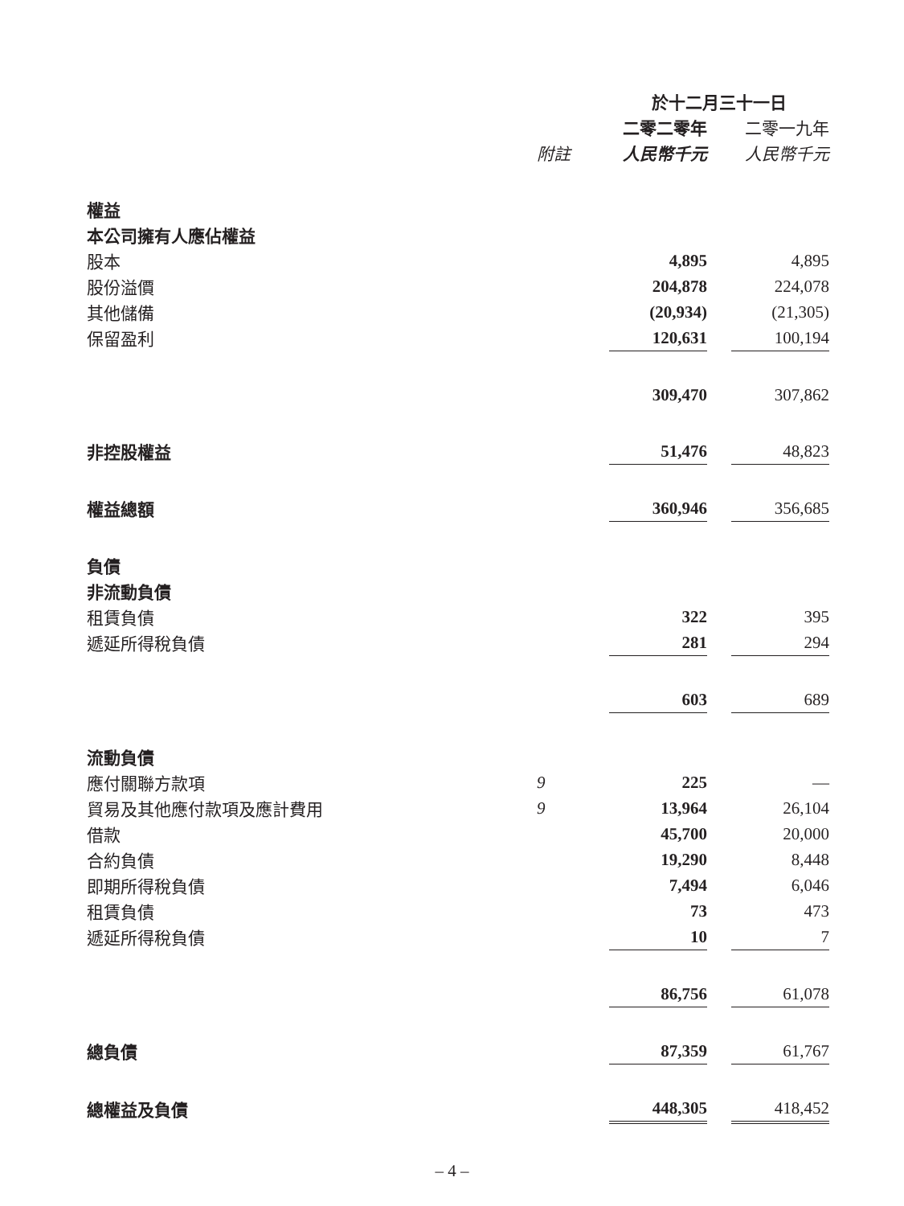| | | 於十二月三十一日 | | |
| --- | --- | --- | --- | --- |
| | | 二零二零年 | | 二零一九年 |
| | 附註 | 人民幣千元 | | 人民幣千元 |
| 權益 | | | | |
| 本公司擁有人應佔權益 | | | | |
| 股本 | | 4,895 | | 4,895 |
| 股份溢價 | | 204,878 | | 224,078 |
| 其他儲備 | | (20,934) | | (21,305) |
| 保留盈利 | | 120,631 | | 100,194 |
| | | 309,470 | | 307,862 |
| 非控股權益 | | 51,476 | | 48,823 |
| 權益總額 | | 360,946 | | 356,685 |
| 負債 | | | | |
| 非流動負債 | | | | |
| 租賃負債 | | 322 | | 395 |
| 遞延所得稅負債 | | 281 | | 294 |
| | | 603 | | 689 |
| 流動負債 | | | | |
| 應付關聯方款項 | 9 | 225 | | — |
| 貿易及其他應付款項及應計費用 | 9 | 13,964 | | 26,104 |
| 借款 | | 45,700 | | 20,000 |
| 合約負債 | | 19,290 | | 8,448 |
| 即期所得稅負債 | | 7,494 | | 6,046 |
| 租賃負債 | | 73 | | 473 |
| 遞延所得稅負債 | | 10 | | 7 |
| | | 86,756 | | 61,078 |
| 總負債 | | 87,359 | | 61,767 |
| 總權益及負債 | | 448,305 | | 418,452 |
– 4 –